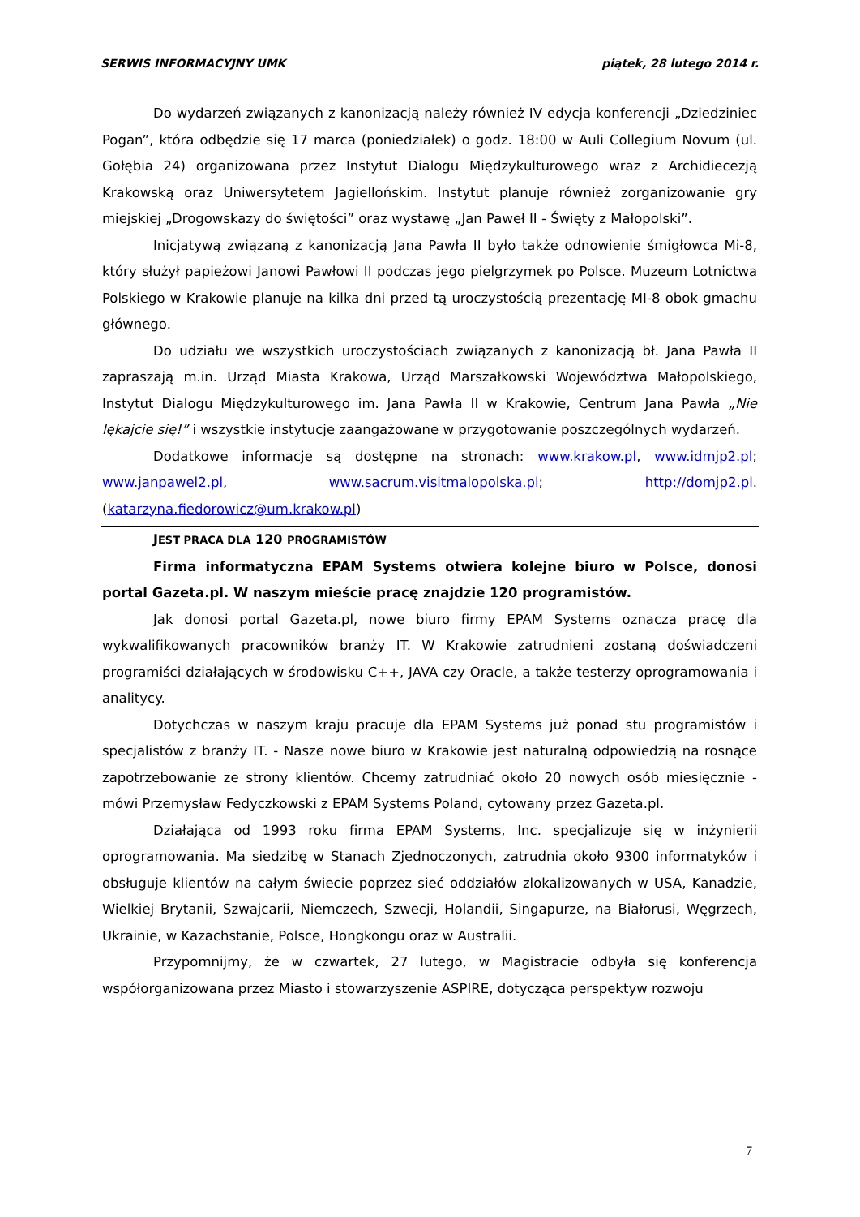SERWIS INFORMACYJNY UMK piątek, 28 lutego 2014 r.
Do wydarzeń związanych z kanonizacją należy również IV edycja konferencji „Dziedziniec Pogan”, która odbędzie się 17 marca (poniedziałek) o godz. 18:00 w Auli Collegium Novum (ul. Gołębia 24) organizowana przez Instytut Dialogu Międzykulturowego wraz z Archidiecezją Krakowską oraz Uniwersytetem Jagiellońskim. Instytut planuje również zorganizowanie gry miejskiej „Drogowskazy do świętości” oraz wystawę „Jan Paweł II - Święty z Małopolski”.
Inicjatywą związaną z kanonizacją Jana Pawła II było także odnowienie śmigłowca Mi-8, który służył papieżowi Janowi Pawłowi II podczas jego pielgrzymek po Polsce. Muzeum Lotnictwa Polskiego w Krakowie planuje na kilka dni przed tą uroczystością prezentację MI-8 obok gmachu głównego.
Do udziału we wszystkich uroczystościach związanych z kanonizacją bł. Jana Pawła II zapraszają m.in. Urząd Miasta Krakowa, Urząd Marszałkowski Województwa Małopolskiego, Instytut Dialogu Międzykulturowego im. Jana Pawła II w Krakowie, Centrum Jana Pawła „Nie lękajcie się!” i wszystkie instytucje zaangażowane w przygotowanie poszczególnych wydarzeń.
Dodatkowe informacje są dostępne na stronach: www.krakow.pl, www.idmjp2.pl; www.janpawel2.pl, www.sacrum.visitmalopolska.pl; http://domjp2.pl. (katarzyna.fiedorowicz@um.krakow.pl)
JEST PRACA DLA 120 PROGRAMISTÓW
Firma informatyczna EPAM Systems otwiera kolejne biuro w Polsce, donosi portal Gazeta.pl. W naszym mieście pracę znajdzie 120 programistów.
Jak donosi portal Gazeta.pl, nowe biuro firmy EPAM Systems oznacza pracę dla wykwalifikowanych pracowników branży IT. W Krakowie zatrudnieni zostaną doświadczeni programiści działających w środowisku C++, JAVA czy Oracle, a także testerzy oprogramowania i analitycy.
Dotychczas w naszym kraju pracuje dla EPAM Systems już ponad stu programistów i specjalistów z branży IT. - Nasze nowe biuro w Krakowie jest naturalną odpowiedzią na rosnące zapotrzebowanie ze strony klientów. Chcemy zatrudniać około 20 nowych osób miesięcznie - mówi Przemysław Fedyczkowski z EPAM Systems Poland, cytowany przez Gazeta.pl.
Działająca od 1993 roku firma EPAM Systems, Inc. specjalizuje się w inżynierii oprogramowania. Ma siedzibę w Stanach Zjednoczonych, zatrudnia około 9300 informatyków i obsługuje klientów na całym świecie poprzez sieć oddziałów zlokalizowanych w USA, Kanadzie, Wielkiej Brytanii, Szwajcarii, Niemczech, Szwecji, Holandii, Singapurze, na Białorusi, Węgrzech, Ukrainie, w Kazachstanie, Polsce, Hongkongu oraz w Australii.
Przypomnijmy, że w czwartek, 27 lutego, w Magistracie odbyła się konferencja współorganizowana przez Miasto i stowarzyszenie ASPIRE, dotycząca perspektyw rozwoju
7